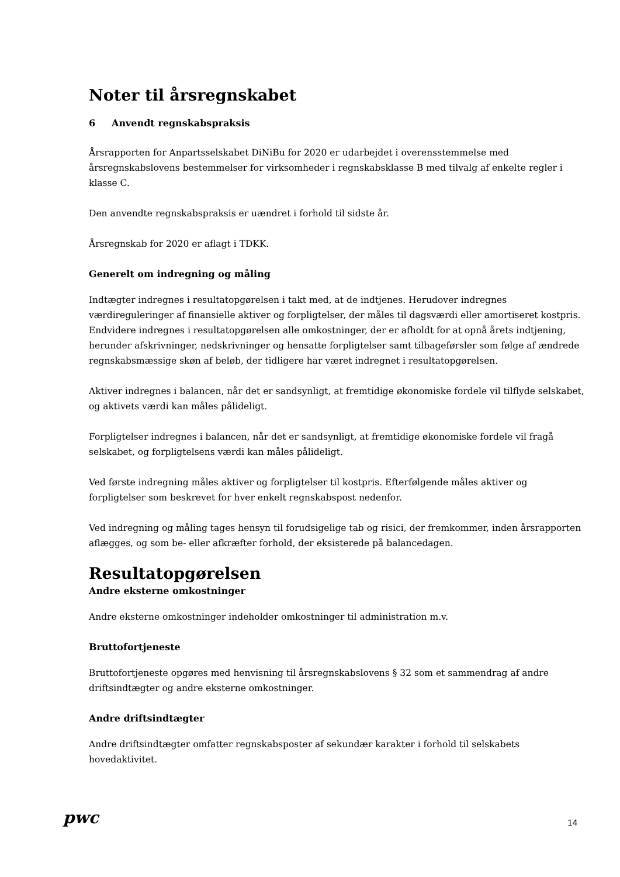Noter til årsregnskabet
6 Anvendt regnskabspraksis
Årsrapporten for Anpartsselskabet DiNiBu for 2020 er udarbejdet i overensstemmelse med årsregnskabslovens bestemmelser for virksomheder i regnskabsklasse B med tilvalg af enkelte regler i klasse C.
Den anvendte regnskabspraksis er uændret i forhold til sidste år.
Årsregnskab for 2020 er aflagt i TDKK.
Generelt om indregning og måling
Indtægter indregnes i resultatopgørelsen i takt med, at de indtjenes. Herudover indregnes værdireguleringer af finansielle aktiver og forpligtelser, der måles til dagsværdi eller amortiseret kostpris. Endvidere indregnes i resultatopgørelsen alle omkostninger, der er afholdt for at opnå årets indtjening, herunder afskrivninger, nedskrivninger og hensatte forpligtelser samt tilbageførsler som følge af ændrede regnskabsmæssige skøn af beløb, der tidligere har været indregnet i resultatopgørelsen.
Aktiver indregnes i balancen, når det er sandsynligt, at fremtidige økonomiske fordele vil tilflyde selskabet, og aktivets værdi kan måles pålideligt.
Forpligtelser indregnes i balancen, når det er sandsynligt, at fremtidige økonomiske fordele vil fragå selskabet, og forpligtelsens værdi kan måles pålideligt.
Ved første indregning måles aktiver og forpligtelser til kostpris. Efterfølgende måles aktiver og forpligtelser som beskrevet for hver enkelt regnskabspost nedenfor.
Ved indregning og måling tages hensyn til forudsigelige tab og risici, der fremkommer, inden årsrapporten aflægges, og som be- eller afkræfter forhold, der eksisterede på balancedagen.
Resultatopgørelsen
Andre eksterne omkostninger
Andre eksterne omkostninger indeholder omkostninger til administration m.v.
Bruttofortjeneste
Bruttofortjeneste opgøres med henvisning til årsregnskabslovens § 32 som et sammendrag af andre driftsindtægter og andre eksterne omkostninger.
Andre driftsindtægter
Andre driftsindtægter omfatter regnskabsposter af sekundær karakter i forhold til selskabets hovedaktivitet.
pwc
14